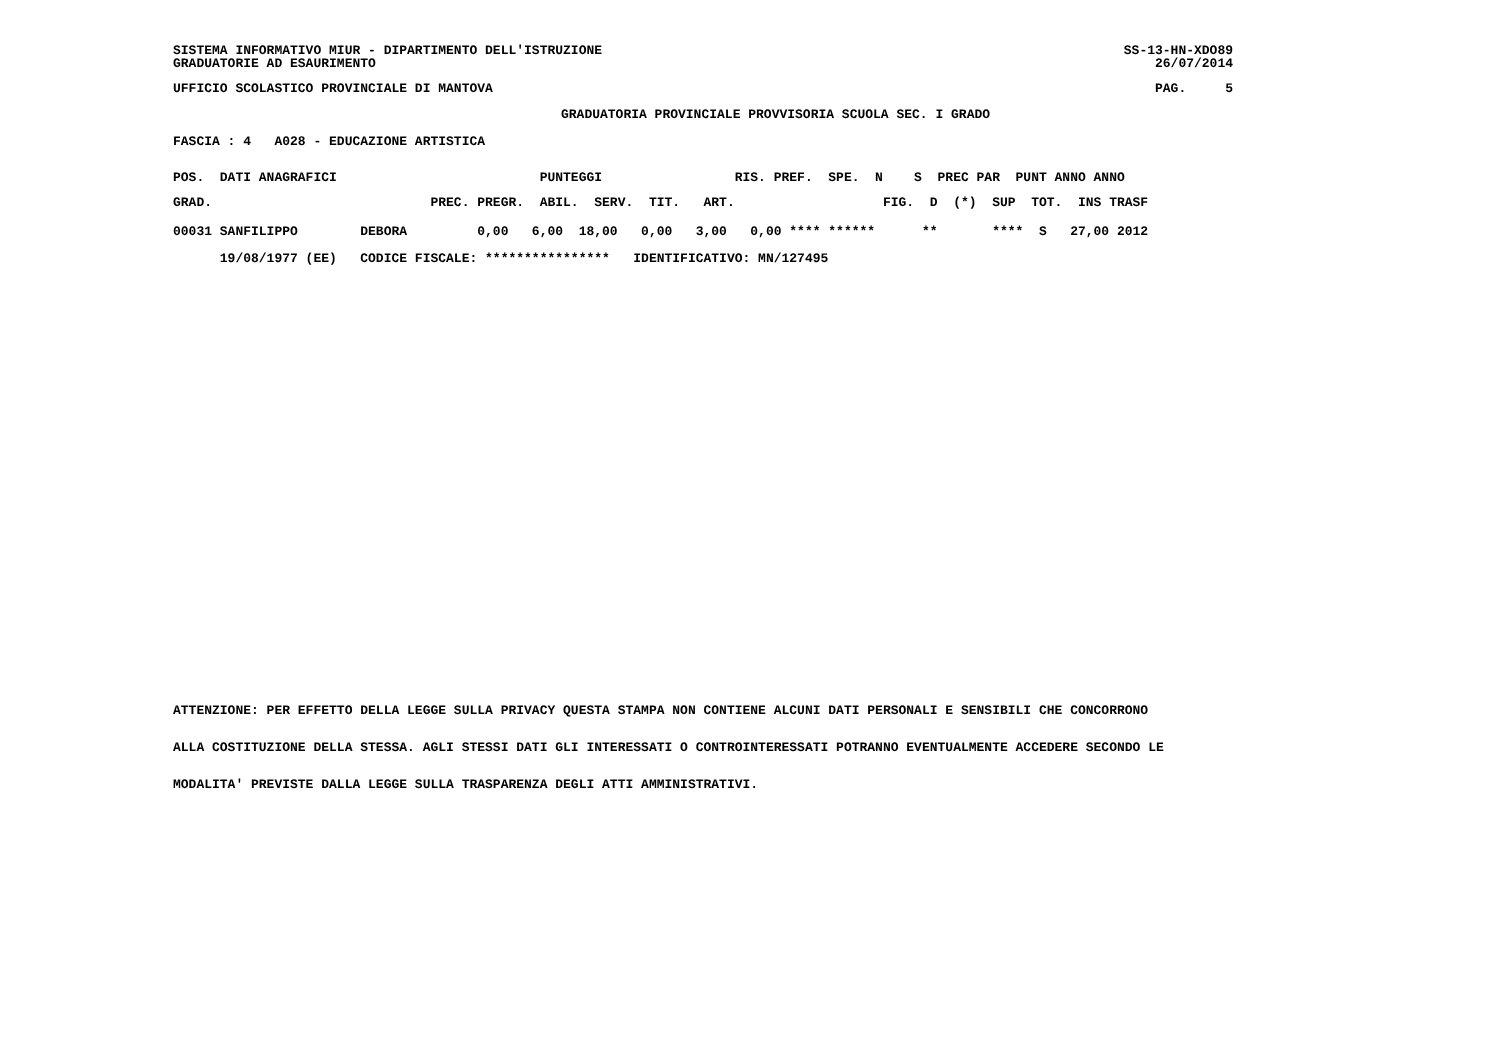SISTEMA INFORMATIVO MIUR - DIPARTIMENTO DELL'ISTRUZIONE GRADUATORIE AD ESAURIMENTO SS-13-HN-XDO89 26/07/2014
UFFICIO SCOLASTICO PROVINCIALE DI MANTOVA PAG. 5
GRADUATORIA PROVINCIALE PROVVISORIA SCUOLA SEC. I GRADO
FASCIA : 4 A028 - EDUCAZIONE ARTISTICA
POS.  DATI ANAGRAFICI                          PUNTEGGI                 RIS. PREF.  SPE.  N    S  PREC PAR  PUNT ANNO ANNO
GRAD.                            PREC. PREGR.  ABIL.  SERV.  TIT.   ART.                   FIG.  D  (*)  SUP  TOT.  INS TRASF
00031 SANFILIPPO        DEBORA         0,00   6,00  18,00   0,00   3,00   0,00 **** ******      **       ****  S   27,00 2012
      19/08/1977 (EE)   CODICE FISCALE: ****************   IDENTIFICATIVO: MN/127495
ATTENZIONE: PER EFFETTO DELLA LEGGE SULLA PRIVACY QUESTA STAMPA NON CONTIENE ALCUNI DATI PERSONALI E SENSIBILI CHE CONCORRONO
ALLA COSTITUZIONE DELLA STESSA. AGLI STESSI DATI GLI INTERESSATI O CONTROINTERESSATI POTRANNO EVENTUALMENTE ACCEDERE SECONDO LE
MODALITA' PREVISTE DALLA LEGGE SULLA TRASPARENZA DEGLI ATTI AMMINISTRATIVI.